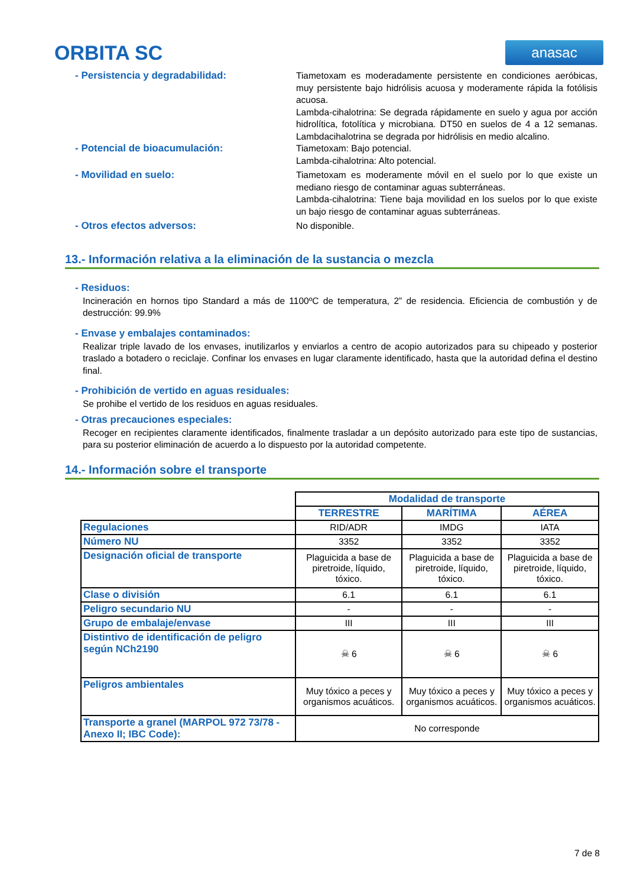ORBITA SC
anasac
- Persistencia y degradabilidad:
Tiametoxam es moderadamente persistente en condiciones aeróbicas, muy persistente bajo hidrólisis acuosa y moderamente rápida la fotólisis acuosa.
Lambda-cihalotrina: Se degrada rápidamente en suelo y agua por acción hidrolítica, fotolítica y microbiana. DT50 en suelos de 4 a 12 semanas. Lambdacihalotrina se degrada por hidrólisis en medio alcalino.
- Potencial de bioacumulación:
Tiametoxam: Bajo potencial.
Lambda-cihalotrina: Alto potencial.
- Movilidad en suelo:
Tiametoxam es moderamente móvil en el suelo por lo que existe un mediano riesgo de contaminar aguas subterráneas.
Lambda-cihalotrina: Tiene baja movilidad en los suelos por lo que existe un bajo riesgo de contaminar aguas subterráneas.
- Otros efectos adversos:
No disponible.
13.- Información relativa a la eliminación de la sustancia o mezcla
- Residuos:
Incineración en hornos tipo Standard a más de 1100ºC de temperatura, 2” de residencia. Eficiencia de combustión y de destrucción: 99.9%
- Envase y embalajes contaminados:
Realizar triple lavado de los envases, inutilizarlos y enviarlos a centro de acopio autorizados para su chipeado y posterior traslado a botadero o reciclaje. Confinar los envases en lugar claramente identificado, hasta que la autoridad defina el destino final.
- Prohibición de vertido en aguas residuales:
Se prohibe el vertido de los residuos en aguas residuales.
- Otras precauciones especiales:
Recoger en recipientes claramente identificados, finalmente trasladar a un depósito autorizado para este tipo de sustancias, para su posterior eliminación de acuerdo a lo dispuesto por la autoridad competente.
14.- Información sobre el transporte
| | Modalidad de transporte | | |
| | TERRESTRE | MARÍTIMA | AÉREA |
| Regulaciones | RID/ADR | IMDG | IATA |
| Número NU | 3352 | 3352 | 3352 |
| Designación oficial de transporte | Plaguicida a base de piretroide, líquido, tóxico. | Plaguicida a base de piretroide, líquido, tóxico. | Plaguicida a base de piretroide, líquido, tóxico. |
| Clase o división | 6.1 | 6.1 | 6.1 |
| Peligro secundario NU | - | - | - |
| Grupo de embalaje/envase | III | III | III |
| Distintivo de identificación de peligro según NCh2190 | ☠ 6 | ☠ 6 | ☠ 6 |
| Peligros ambientales | Muy tóxico a peces y organismos acuáticos. | Muy tóxico a peces y organismos acuáticos. | Muy tóxico a peces y organismos acuáticos. |
| Transporte a granel (MARPOL 972 73/78 - Anexo II; IBC Code): | No corresponde | | |
7 de 8